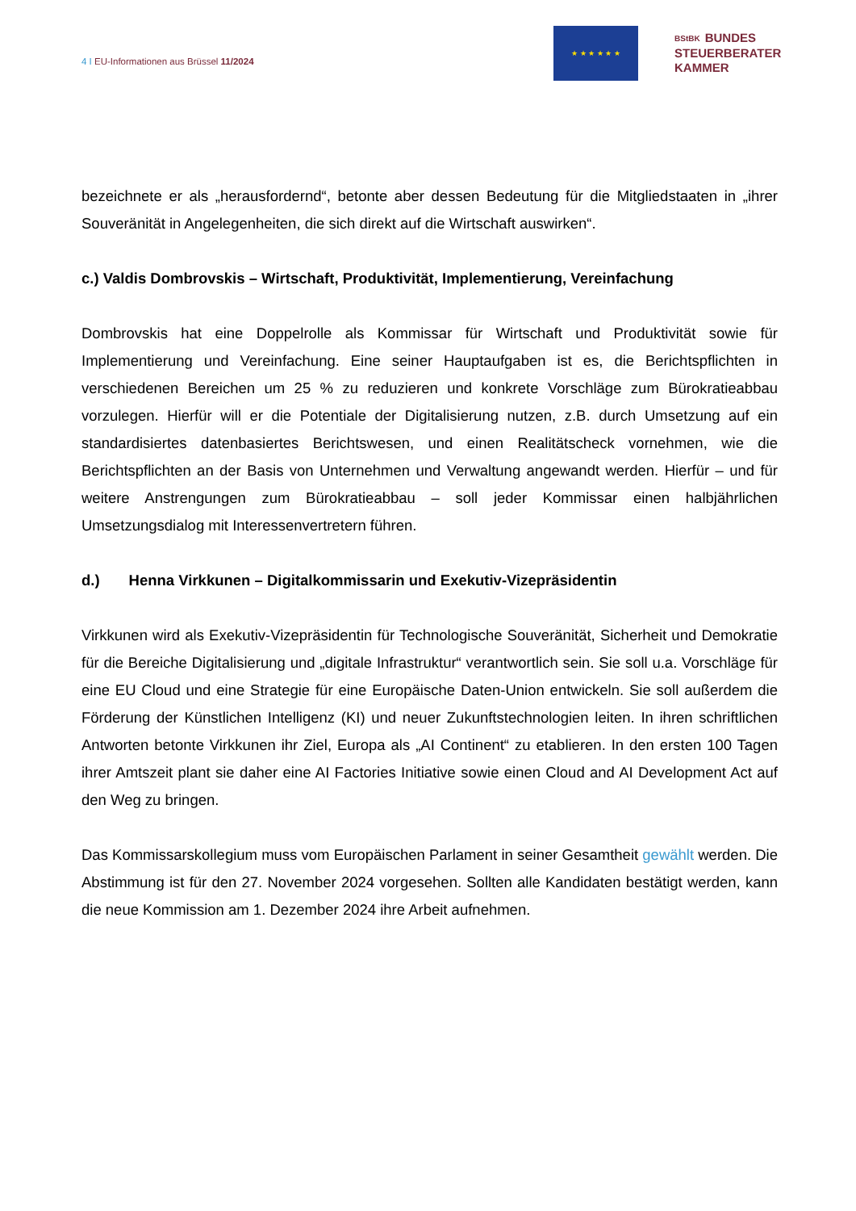4 I EU-Informationen aus Brüssel 11/2024
★ ★ ★ ★ ★ ★
BStBK BUNDES
STEUERBERATER
KAMMER
bezeichnete er als „herausfordernd“, betonte aber dessen Bedeutung für die Mitgliedstaaten in „ihrer Souveränität in Angelegenheiten, die sich direkt auf die Wirtschaft auswirken“.
c.) Valdis Dombrovskis – Wirtschaft, Produktivität, Implementierung, Vereinfachung
Dombrovskis hat eine Doppelrolle als Kommissar für Wirtschaft und Produktivität sowie für Implementierung und Vereinfachung. Eine seiner Hauptaufgaben ist es, die Berichtspflichten in verschiedenen Bereichen um 25 % zu reduzieren und konkrete Vorschläge zum Bürokratieabbau vorzulegen. Hierfür will er die Potentiale der Digitalisierung nutzen, z.B. durch Umsetzung auf ein standardisiertes datenbasiertes Berichtswesen, und einen Realitätscheck vornehmen, wie die Berichtspflichten an der Basis von Unternehmen und Verwaltung angewandt werden. Hierfür – und für weitere Anstrengungen zum Bürokratieabbau – soll jeder Kommissar einen halbjährlichen Umsetzungsdialog mit Interessenvertretern führen.
d.) Henna Virkkunen – Digitalkommissarin und Exekutiv-Vizepräsidentin
Virkkunen wird als Exekutiv-Vizepräsidentin für Technologische Souveränität, Sicherheit und Demokratie für die Bereiche Digitalisierung und „digitale Infrastruktur“ verantwortlich sein. Sie soll u.a. Vorschläge für eine EU Cloud und eine Strategie für eine Europäische Daten-Union entwickeln. Sie soll außerdem die Förderung der Künstlichen Intelligenz (KI) und neuer Zukunftstechnologien leiten. In ihren schriftlichen Antworten betonte Virkkunen ihr Ziel, Europa als „AI Continent“ zu etablieren. In den ersten 100 Tagen ihrer Amtszeit plant sie daher eine AI Factories Initiative sowie einen Cloud and AI Development Act auf den Weg zu bringen.
Das Kommissarskollegium muss vom Europäischen Parlament in seiner Gesamtheit gewählt werden. Die Abstimmung ist für den 27. November 2024 vorgesehen. Sollten alle Kandidaten bestätigt werden, kann die neue Kommission am 1. Dezember 2024 ihre Arbeit aufnehmen.